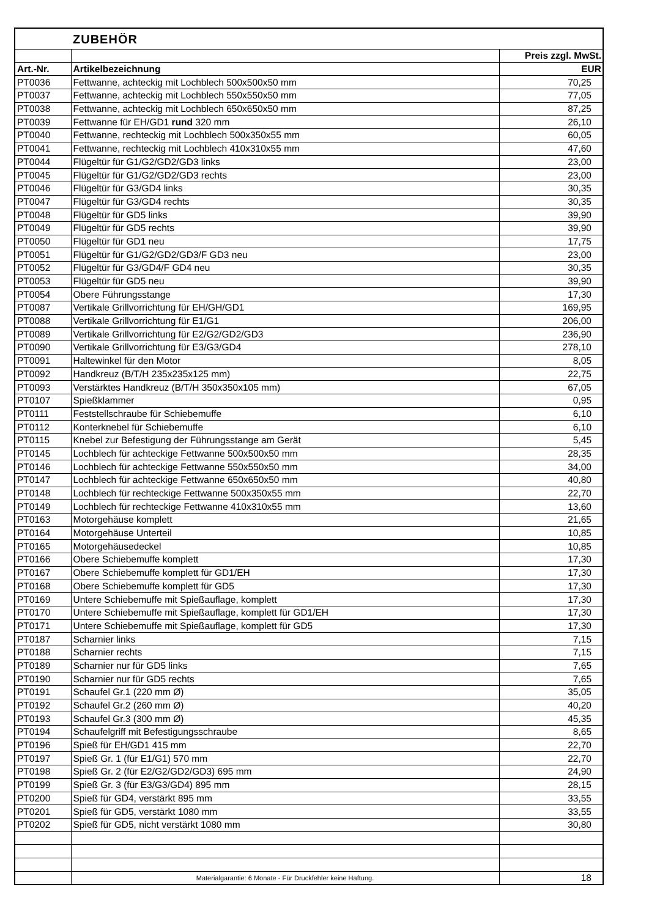| | ZUBEHÖR | |
| | | Preis zzgl. MwSt. |
| Art.-Nr. | Artikelbezeichnung | EUR |
| PT0036 | Fettwanne, achteckig mit Lochblech 500x500x50 mm | 70,25 |
| PT0037 | Fettwanne, achteckig mit Lochblech 550x550x50 mm | 77,05 |
| PT0038 | Fettwanne, achteckig mit Lochblech 650x650x50 mm | 87,25 |
| PT0039 | Fettwanne für EH/GD1 rund 320 mm | 26,10 |
| PT0040 | Fettwanne, rechteckig mit Lochblech 500x350x55 mm | 60,05 |
| PT0041 | Fettwanne, rechteckig mit Lochblech 410x310x55 mm | 47,60 |
| PT0044 | Flügeltür für G1/G2/GD2/GD3 links | 23,00 |
| PT0045 | Flügeltür für G1/G2/GD2/GD3 rechts | 23,00 |
| PT0046 | Flügeltür für G3/GD4 links | 30,35 |
| PT0047 | Flügeltür für G3/GD4 rechts | 30,35 |
| PT0048 | Flügeltür für GD5 links | 39,90 |
| PT0049 | Flügeltür für GD5 rechts | 39,90 |
| PT0050 | Flügeltür für GD1 neu | 17,75 |
| PT0051 | Flügeltür für G1/G2/GD2/GD3/F GD3 neu | 23,00 |
| PT0052 | Flügeltür für G3/GD4/F GD4 neu | 30,35 |
| PT0053 | Flügeltür für GD5 neu | 39,90 |
| PT0054 | Obere Führungsstange | 17,30 |
| PT0087 | Vertikale Grillvorrichtung für EH/GH/GD1 | 169,95 |
| PT0088 | Vertikale Grillvorrichtung für E1/G1 | 206,00 |
| PT0089 | Vertikale Grillvorrichtung für E2/G2/GD2/GD3 | 236,90 |
| PT0090 | Vertikale Grillvorrichtung für E3/G3/GD4 | 278,10 |
| PT0091 | Haltewinkel für den Motor | 8,05 |
| PT0092 | Handkreuz (B/T/H 235x235x125 mm) | 22,75 |
| PT0093 | Verstärktes Handkreuz (B/T/H 350x350x105 mm) | 67,05 |
| PT0107 | Spießklammer | 0,95 |
| PT0111 | Feststellschraube für Schiebemuffe | 6,10 |
| PT0112 | Konterknebel für Schiebemuffe | 6,10 |
| PT0115 | Knebel zur Befestigung der Führungsstange am Gerät | 5,45 |
| PT0145 | Lochblech für achteckige Fettwanne 500x500x50 mm | 28,35 |
| PT0146 | Lochblech für achteckige Fettwanne 550x550x50 mm | 34,00 |
| PT0147 | Lochblech für achteckige Fettwanne 650x650x50 mm | 40,80 |
| PT0148 | Lochblech für rechteckige Fettwanne 500x350x55 mm | 22,70 |
| PT0149 | Lochblech für rechteckige Fettwanne 410x310x55 mm | 13,60 |
| PT0163 | Motorgehäuse komplett | 21,65 |
| PT0164 | Motorgehäuse Unterteil | 10,85 |
| PT0165 | Motorgehäusedeckel | 10,85 |
| PT0166 | Obere Schiebemuffe komplett | 17,30 |
| PT0167 | Obere Schiebemuffe komplett für GD1/EH | 17,30 |
| PT0168 | Obere Schiebemuffe komplett für GD5 | 17,30 |
| PT0169 | Untere Schiebemuffe mit Spießauflage, komplett | 17,30 |
| PT0170 | Untere Schiebemuffe mit Spießauflage, komplett für GD1/EH | 17,30 |
| PT0171 | Untere Schiebemuffe mit Spießauflage, komplett für GD5 | 17,30 |
| PT0187 | Scharnier links | 7,15 |
| PT0188 | Scharnier rechts | 7,15 |
| PT0189 | Scharnier nur für GD5 links | 7,65 |
| PT0190 | Scharnier nur für GD5 rechts | 7,65 |
| PT0191 | Schaufel Gr.1 (220 mm Ø) | 35,05 |
| PT0192 | Schaufel Gr.2 (260 mm Ø) | 40,20 |
| PT0193 | Schaufel Gr.3 (300 mm Ø) | 45,35 |
| PT0194 | Schaufelgriff mit Befestigungsschraube | 8,65 |
| PT0196 | Spieß für EH/GD1 415 mm | 22,70 |
| PT0197 | Spieß Gr. 1 (für E1/G1) 570 mm | 22,70 |
| PT0198 | Spieß Gr. 2 (für E2/G2/GD2/GD3) 695 mm | 24,90 |
| PT0199 | Spieß Gr. 3 (für E3/G3/GD4) 895 mm | 28,15 |
| PT0200 | Spieß für GD4, verstärkt 895 mm | 33,55 |
| PT0201 | Spieß für GD5, verstärkt 1080 mm | 33,55 |
| PT0202 | Spieß für GD5, nicht verstärkt 1080 mm | 30,80 |
| | Materialgarantie: 6 Monate - Für Druckfehler keine Haftung. | 18 |